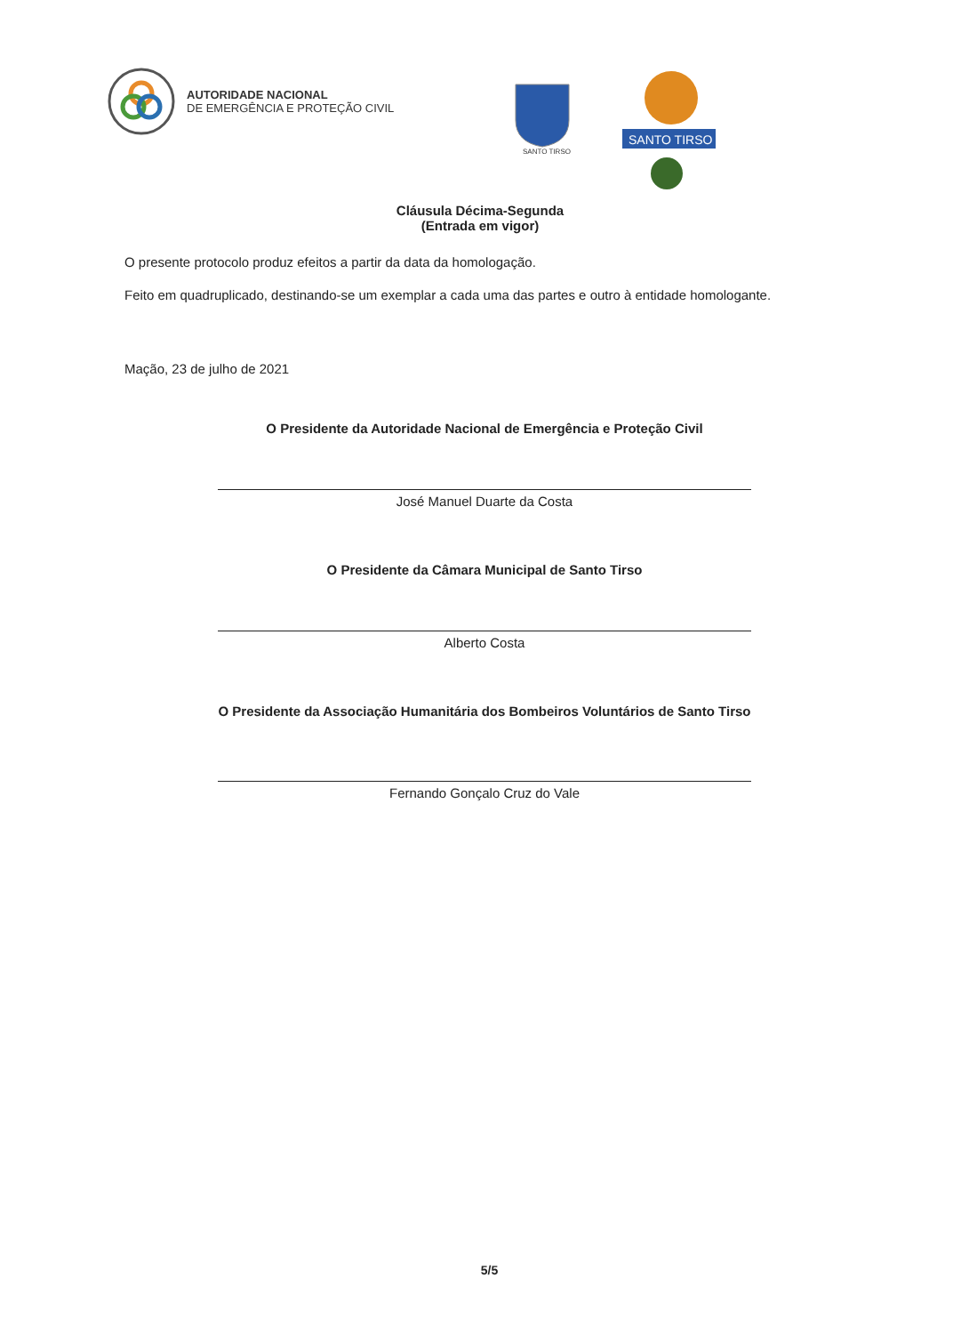AUTORIDADE NACIONAL
DE EMERGÊNCIA E PROTEÇÃO CIVIL
SANTO TIRSO
SANTO TIRSO
Cláusula Décima-Segunda
(Entrada em vigor)
O presente protocolo produz efeitos a partir da data da homologação.
Feito em quadruplicado, destinando-se um exemplar a cada uma das partes e outro à entidade homologante.
Mação, 23 de julho de 2021
O Presidente da Autoridade Nacional de Emergência e Proteção Civil
José Manuel Duarte da Costa
O Presidente da Câmara Municipal de Santo Tirso
Alberto Costa
O Presidente da Associação Humanitária dos Bombeiros Voluntários de Santo Tirso
Fernando Gonçalo Cruz do Vale
5/5